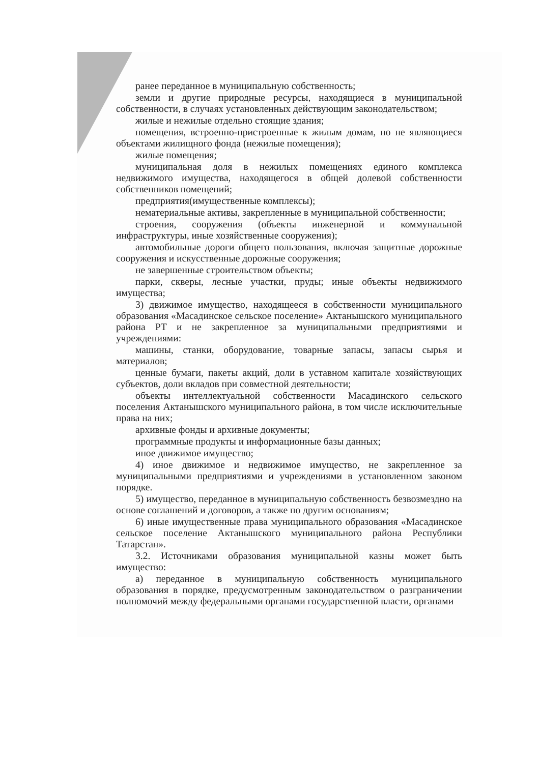ранее переданное в муниципальную собственность;
земли и другие природные ресурсы, находящиеся в муниципальной собственности, в случаях установленных действующим законодательством;
жилые и нежилые отдельно стоящие здания;
помещения, встроенно-пристроенные к жилым домам, но не являющиеся объектами жилищного фонда (нежилые помещения);
жилые помещения;
муниципальная доля в нежилых помещениях единого комплекса недвижимого имущества, находящегося в общей долевой собственности собственников помещений;
предприятия(имущественные комплексы);
нематериальные активы, закрепленные в муниципальной собственности;
строения, сооружения (объекты инженерной и коммунальной инфраструктуры, иные хозяйственные сооружения);
автомобильные дороги общего пользования, включая защитные дорожные сооружения и искусственные дорожные сооружения;
не завершенные строительством объекты;
парки, скверы, лесные участки, пруды; иные объекты недвижимого имущества;
3) движимое имущество, находящееся в собственности муниципального образования «Масадинское сельское поселение» Актанышского муниципального района РТ и не закрепленное за муниципальными предприятиями и учреждениями:
машины, станки, оборудование, товарные запасы, запасы сырья и материалов;
ценные бумаги, пакеты акций, доли в уставном капитале хозяйствующих субъектов, доли вкладов при совместной деятельности;
объекты интеллектуальной собственности Масадинского сельского поселения Актанышского муниципального района, в том числе исключительные права на них;
архивные фонды и архивные документы;
программные продукты и информационные базы данных;
иное движимое имущество;
4) иное движимое и недвижимое имущество, не закрепленное за муниципальными предприятиями и учреждениями в установленном законом порядке.
5) имущество, переданное в муниципальную собственность безвозмездно на основе соглашений и договоров, а также по другим основаниям;
6) иные имущественные права муниципального образования «Масадинское сельское поселение Актанышского муниципального района Республики Татарстан».
3.2. Источниками образования муниципальной казны может быть имущество:
а) переданное в муниципальную собственность муниципального образования в порядке, предусмотренным законодательством о разграничении полномочий между федеральными органами государственной власти, органами